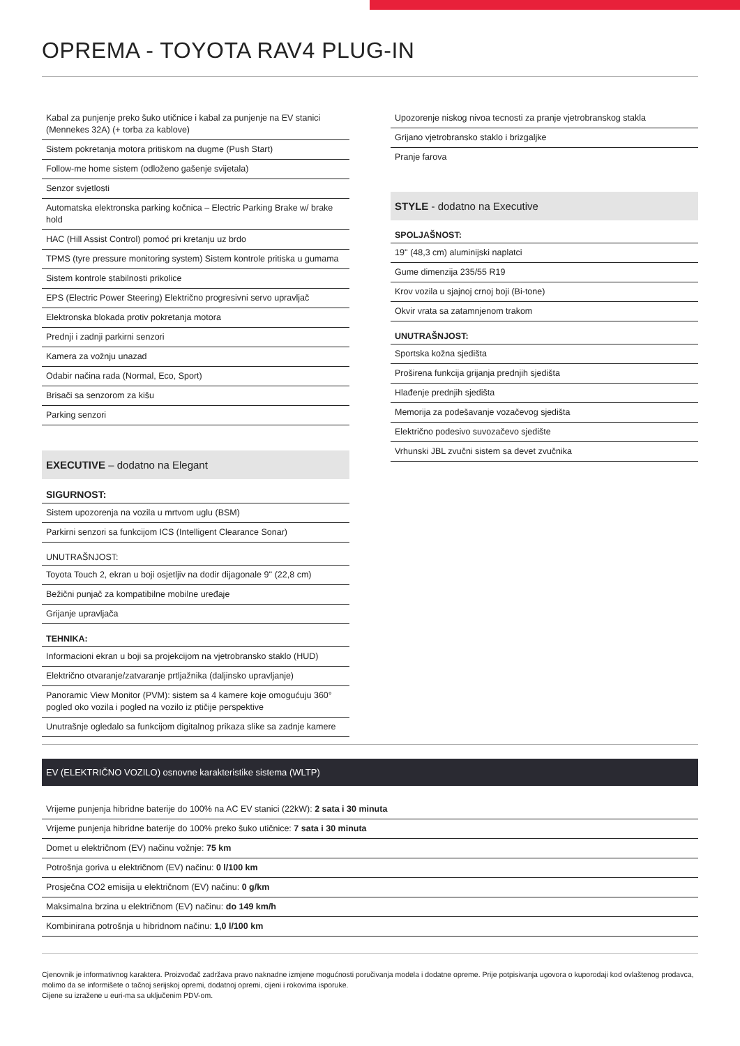OPREMA - TOYOTA RAV4 PLUG-IN
| Kabal za punjenje preko šuko utičnice i kabal za punjenje na EV stanici (Mennekes 32A) (+ torba za kablove) |
| Sistem pokretanja motora pritiskom na dugme (Push Start) |
| Follow-me home sistem (odloženo gašenje svijetala) |
| Senzor svjetlosti |
| Automatska elektronska parking kočnica – Electric Parking Brake w/ brake hold |
| HAC (Hill Assist Control) pomoć pri kretanju uz brdo |
| TPMS (tyre pressure monitoring system) Sistem kontrole pritiska u gumama |
| Sistem kontrole stabilnosti prikolice |
| EPS (Electric Power Steering) Električno progresivni servo upravljač |
| Elektronska blokada protiv pokretanja motora |
| Prednji i zadnji parkirni senzori |
| Kamera za vožnju unazad |
| Odabir načina rada (Normal, Eco, Sport) |
| Brisači sa senzorom za kišu |
| Parking senzori |
EXECUTIVE – dodatno na Elegant
SIGURNOST:
| Sistem upozorenja na vozila u mrtvom uglu (BSM) |
| Parkirni senzori sa funkcijom ICS (Intelligent Clearance Sonar) |
UNUTRAŠNJOST:
| Toyota Touch 2, ekran u boji osjetljiv na dodir dijagonale 9'' (22,8 cm) |
| Bežični punjač za kompatibilne mobilne uređaje |
| Grijanje upravljača |
TEHNIKA:
| Informacioni ekran u boji sa projekcijom na vjetrobransko staklo (HUD) |
| Električno otvaranje/zatvaranje prtljažnika (daljinsko upravljanje) |
| Panoramic View Monitor (PVM): sistem sa 4 kamere koje omogućuju 360° pogled oko vozila i pogled na vozilo iz ptičije perspektive |
| Unutrašnje ogledalo sa funkcijom digitalnog prikaza slike sa zadnje kamere |
| Upozorenje niskog nivoa tecnosti za pranje vjetrobranskog stakla |
| Grijano vjetrobransko staklo i brizgaljke |
| Pranje farova |
STYLE - dodatno na Executive
SPOLJAŠNOST:
| 19'' (48,3 cm) aluminijski naplatci |
| Gume dimenzija 235/55 R19 |
| Krov vozila u sjajnoj crnoj boji (Bi-tone) |
| Okvir vrata sa zatamnjenom trakom |
UNUTRAŠNJOST:
| Sportska kožna sjedišta |
| Proširena funkcija grijanja prednjih sjedišta |
| Hlađenje prednjih sjedišta |
| Memorija za podešavanje vozačevog sjedišta |
| Električno podesivo suvozačevo sjedište |
| Vrhunski JBL zvučni sistem sa devet zvučnika |
EV (ELEKTRIČNO VOZILO) osnovne karakteristike sistema (WLTP)
| Vrijeme punjenja hibridne baterije do 100% na AC EV stanici (22kW): 2 sata i 30 minuta |
| Vrijeme punjenja hibridne baterije do 100% preko šuko utičnice: 7 sata i 30 minuta |
| Domet u električnom (EV) načinu vožnje: 75 km |
| Potrošnja goriva u električnom (EV) načinu: 0 l/100 km |
| Prosječna CO2 emisija u električnom (EV) načinu: 0 g/km |
| Maksimalna brzina u električnom (EV) načinu: do 149 km/h |
| Kombinirana potrošnja u hibridnom načinu: 1,0 l/100 km |
Cjenovnik je informativnog karaktera. Proizvođač zadržava pravo naknadne izmjene mogućnosti poručivanja modela i dodatne opreme. Prije potpisivanja ugovora o kuporodaji kod ovlaštenog prodavca, molimo da se informišete o tačnoj serijskoj opremi, dodatnoj opremi, cijeni i rokovima isporuke.
Cijene su izražene u euri-ma sa uključenim PDV-om.